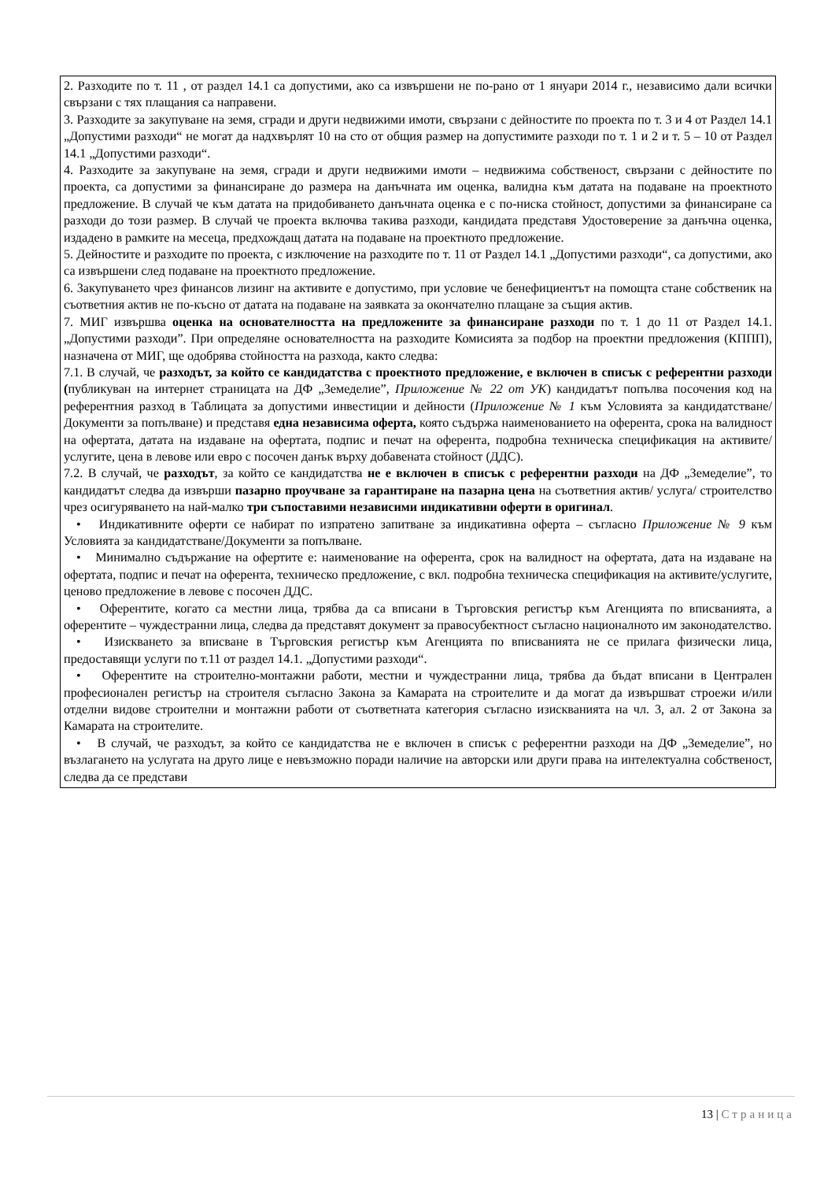| 2. Разходите по т. 11 , от раздел 14.1 са допустими, ако са извършени не по-рано от 1 януари 2014 г., независимо дали всички свързани с тях плащания са направени. 3. Разходите за закупуване на земя, сгради и други недвижими имоти, свързани с дейностите по проекта по т. 3 и 4 от Раздел 14.1 „Допустими разходи“ не могат да надхвърлят 10 на сто от общия размер на допустимите разходи по т. 1 и 2 и т. 5 – 10 от Раздел 14.1 „Допустими разходи“. 4. Разходите за закупуване на земя, сгради и други недвижими имоти – недвижима собственост, свързани с дейностите по проекта, са допустими за финансиране до размера на данъчната им оценка, валидна към датата на подаване на проектното предложение. В случай че към датата на придобиването данъчната оценка е с по-ниска стойност, допустими за финансиране са разходи до този размер. В случай че проекта включва такива разходи, кандидата представя Удостоверение за данъчна оценка, издадено в рамките на месеца, предхождащ датата на подаване на проектното предложение. 5. Дейностите и разходите по проекта, с изключение на разходите по т. 11 от Раздел 14.1 „Допустими разходи“, са допустими, ако са извършени след подаване на проектното предложение. 6. Закупуването чрез финансов лизинг на активите е допустимо, при условие че бенефициентът на помощта стане собственик на съответния актив не по-късно от датата на подаване на заявката за окончателно плащане за същия актив. 7. МИГ извършва оценка на основателността на предложените за финансиране разходи по т. 1 до 11 от Раздел 14.1. „Допустими разходи”. При определяне основателността на разходите Комисията за подбор на проектни предложения (КППП), назначена от МИГ, ще одобрява стойността на разхода, както следва: 7.1. В случай, че разходът, за който се кандидатства с проектното предложение, е включен в списък с референтни разходи ( публикуван на интернет страницата на ДФ „Земеделие”, Приложение № 22 от УК ) кандидатът попълва посочения код на референтния разход в Таблицата за допустими инвестиции и дейности ( Приложение № 1 към Условията за кандидатстване/Документи за попълване) и представя една независима оферта, която съдържа наименованието на оферента, срока на валидност на офертата, датата на издаване на офертата, подпис и печат на оферента, подробна техническа спецификация на активите/услугите, цена в левове или евро с посочен данък върху добавената стойност (ДДС). 7.2. В случай, че разходът , за който се кандидатства не е включен в списък с референтни разходи на ДФ „Земеделие”, то кандидатът следва да извърши пазарно проучване за гарантиране на пазарна цена на съответния актив/ услуга/ строителство чрез осигуряването на най-малко три съпоставими независими индикативни оферти в оригинал . • Индикативните оферти се набират по изпратено запитване за индикативна оферта – съгласно Приложение № 9 към Условията за кандидатстване/Документи за попълване. • Минимално съдържание на офертите е: наименование на оферента, срок на валидност на офертата, дата на издаване на офертата, подпис и печат на оферента, техническо предложение, с вкл. подробна техническа спецификация на активите/услугите, ценово предложение в левове с посочен ДДС. • Оферентите, когато са местни лица, трябва да са вписани в Търговския регистър към Агенцията по вписванията, а оферентите – чуждестранни лица, следва да представят документ за правосубектност съгласно националното им законодателство. • Изискването за вписване в Търговския регистър към Агенцията по вписванията не се прилага физически лица, предоставящи услуги по т.11 от раздел 14.1. „Допустими разходи“. • Оферентите на строително-монтажни работи, местни и чуждестранни лица, трябва да бъдат вписани в Централен професионален регистър на строителя съгласно Закона за Камарата на строителите и да могат да извършват строежи и/или отделни видове строителни и монтажни работи от съответната категория съгласно изискванията на чл. 3, ал. 2 от Закона за Камарата на строителите. • В случай, че разходът, за който се кандидатства не е включен в списък с референтни разходи на ДФ „Земеделие”, но възлагането на услугата на друго лице е невъзможно поради наличие на авторски или други права на интелектуална собственост, следва да се представи |
13 | Страница